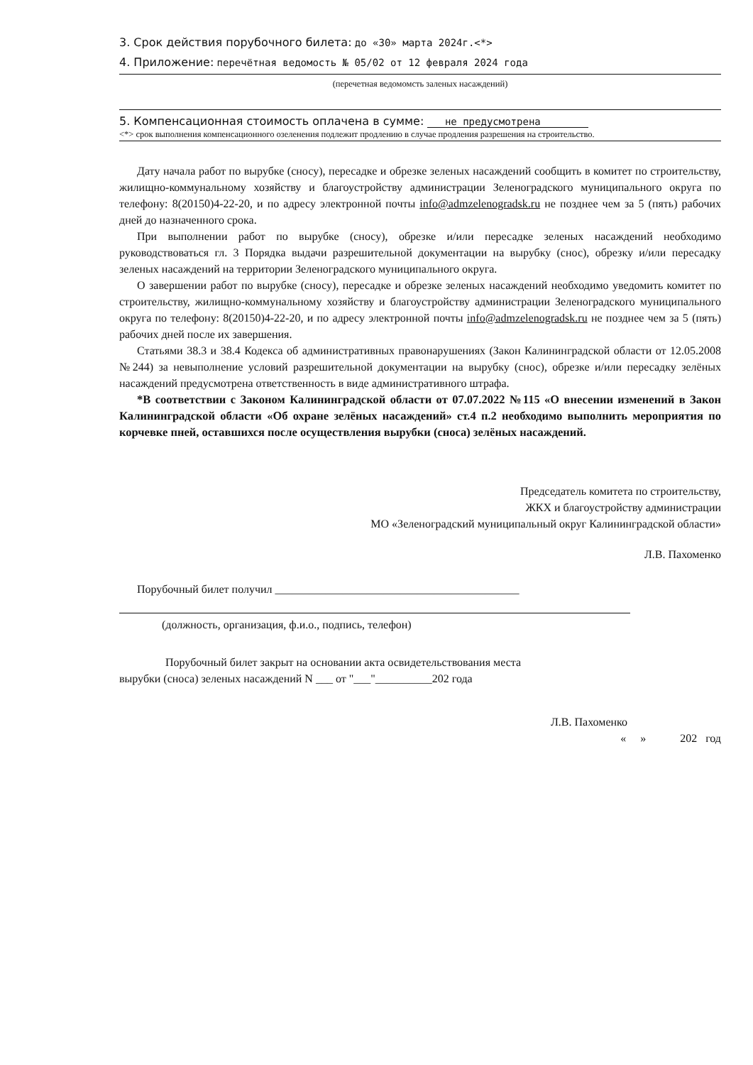3. Срок действия порубочного билета: до «30» марта 2024г.<*>
4. Приложение: перечётная ведомость № 05/02 от 12 февраля 2024 года
(перечетная ведомомсть заленых насаждений)
5. Компенсационная стоимость оплачена в сумме: не предусмотрена
<*> срок выполнения компенсационного озеленения подлежит продлению в случае продления разрешения на строительство.
Дату начала работ по вырубке (сносу), пересадке и обрезке зеленых насаждений сообщить в комитет по строительству, жилищно-коммунальному хозяйству и благоустройству администрации Зеленоградского муниципального округа по телефону: 8(20150)4-22-20, и по адресу электронной почты info@admzelenogradsk.ru не позднее чем за 5 (пять) рабочих дней до назначенного срока.
При выполнении работ по вырубке (сносу), обрезке и/или пересадке зеленых насаждений необходимо руководствоваться гл. 3 Порядка выдачи разрешительной документации на вырубку (снос), обрезку и/или пересадку зеленых насаждений на территории Зеленоградского муниципального округа.
О завершении работ по вырубке (сносу), пересадке и обрезке зеленых насаждений необходимо уведомить комитет по строительству, жилищно-коммунальному хозяйству и благоустройству администрации Зеленоградского муниципального округа по телефону: 8(20150)4-22-20, и по адресу электронной почты info@admzelenogradsk.ru не позднее чем за 5 (пять) рабочих дней после их завершения.
Статьями 38.3 и 38.4 Кодекса об административных правонарушениях (Закон Калининградской области от 12.05.2008 №244) за невыполнение условий разрешительной документации на вырубку (снос), обрезке и/или пересадку зелёных насаждений предусмотрена ответственность в виде административного штрафа.
*В соответствии с Законом Калининградской области от 07.07.2022 №115 «О внесении изменений в Закон Калининградской области «Об охране зелёных насаждений» ст.4 п.2 необходимо выполнить мероприятия по корчевке пней, оставшихся после осуществления вырубки (сноса) зелёных насаждений.
Председатель комитета по строительству,
ЖКХ и благоустройству администрации
МО «Зеленоградский муниципальный округ Калининградской области»
Л.В. Пахоменко
Порубочный билет получил ___________________________________________
(должность, организация, ф.и.о., подпись, телефон)
Порубочный билет закрыт на основании акта освидетельствования места
вырубки (сноса) зеленых насаждений N ___ от "___"__________202 года
Л.В. Пахоменко
« » 202 год